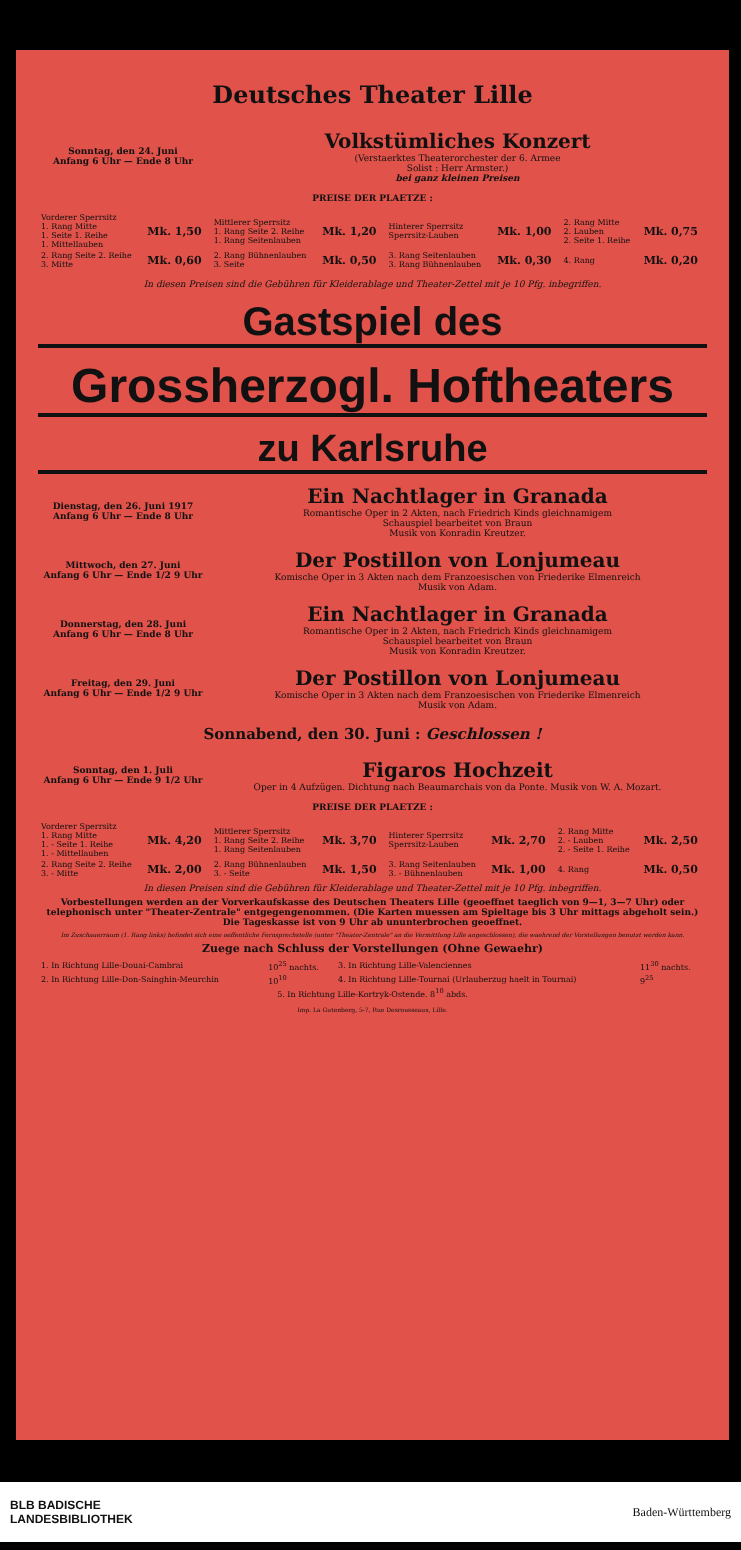Deutsches Theater Lille
Sonntag, den 24. Juni
Anfang 6 Uhr — Ende 8 Uhr
Volkstümliches Konzert
(Verstaerktes Theaterorchester der 6. Armee
Solist : Herr Armster.)
bei ganz kleinen Preisen
PREISE DER PLAETZE :
| Vorderer Sperrsitz 1. Rang Mitte 1. Seite 1. Reihe 1. Mittellauben | Mk. 1,50 | Mittlerer Sperrsitz 1. Rang Seite 2. Reihe 1. Rang Seitenlauben | Mk. 1,20 | Hinterer Sperrsitz Sperrsitz-Lauben | Mk. 1,00 | 2. Rang Mitte 2. Lauben 2. Seite 1. Reihe | Mk. 0,75 |
| 2. Rang Seite 2. Reihe 3. Mitte | Mk. 0,60 | 2. Rang Bühnenlauben 3. Seite | Mk. 0,50 | 3. Rang Seitenlauben 3. Rang Bühnenlauben | Mk. 0,30 | 4. Rang | Mk. 0,20 |
In diesen Preisen sind die Gebühren für Kleiderablage und Theater-Zettel mit je 10 Pfg. inbegriffen.
Gastspiel des
Grossherzogl. Hoftheaters
zu Karlsruhe
Dienstag, den 26. Juni 1917
Anfang 6 Uhr — Ende 8 Uhr
Ein Nachtlager in Granada
Romantische Oper in 2 Akten, nach Friedrich Kinds gleichnamigem
Schauspiel bearbeitet von Braun
Musik von Konradin Kreutzer.
Mittwoch, den 27. Juni
Anfang 6 Uhr — Ende 1/2 9 Uhr
Der Postillon von Lonjumeau
Komische Oper in 3 Akten nach dem Franzoesischen von Friederike Elmenreich
Musik von Adam.
Donnerstag, den 28. Juni
Anfang 6 Uhr — Ende 8 Uhr
Ein Nachtlager in Granada
Romantische Oper in 2 Akten, nach Friedrich Kinds gleichnamigem
Schauspiel bearbeitet von Braun
Musik von Konradin Kreutzer.
Freitag, den 29. Juni
Anfang 6 Uhr — Ende 1/2 9 Uhr
Der Postillon von Lonjumeau
Komische Oper in 3 Akten nach dem Franzoesischen von Friederike Elmenreich
Musik von Adam.
Sonnabend, den 30. Juni : Geschlossen !
Sonntag, den 1. Juli
Anfang 6 Uhr — Ende 9 1/2 Uhr
Figaros Hochzeit
Oper in 4 Aufzügen. Dichtung nach Beaumarchais von da Ponte. Musik von W. A. Mozart.
PREISE DER PLAETZE :
| Vorderer Sperrsitz 1. Rang Mitte 1. - Seite 1. Reihe 1. - Mittellauben | Mk. 4,20 | Mittlerer Sperrsitz 1. Rang Seite 2. Reihe 1. Rang Seitenlauben | Mk. 3,70 | Hinterer Sperrsitz Sperrsitz-Lauben | Mk. 2,70 | 2. Rang Mitte 2. - Lauben 2. - Seite 1. Reihe | Mk. 2,50 |
| 2. Rang Seite 2. Reihe 3. - Mitte | Mk. 2,00 | 2. Rang Bühnenlauben 3. - Seite | Mk. 1,50 | 3. Rang Seitenlauben 3. - Bühnenlauben | Mk. 1,00 | 4. Rang | Mk. 0,50 |
In diesen Preisen sind die Gebühren für Kleiderablage und Theater-Zettel mit je 10 Pfg. inbegriffen.
Vorbestellungen werden an der Vorverkaufskasse des Deutschen Theaters Lille (geoeffnet taeglich von 9—1, 3—7 Uhr) oder telephonisch unter "Theater-Zentrale" entgegengenommen. (Die Karten muessen am Spieltage bis 3 Uhr mittags abgeholt sein.)
Die Tageskasse ist von 9 Uhr ab ununterbrochen geoeffnet.
Im Zuschauerraum (1. Rang links) befindet sich eine oeffentliche Fernsprechstelle (unter "Theater-Zentrale" an die Vermittlung Lille angeschlossen), die waehrend der Vorstellungen benutzt werden kann.
Zuege nach Schluss der Vorstellungen (Ohne Gewaehr)
| 1. In Richtung Lille-Douai-Cambrai | 10<sup>25</sup> nachts. | 3. In Richtung Lille-Valenciennes | 11<sup>30</sup> nachts. |
| 2. In Richtung Lille-Don-Sainghin-Meurchin | 10<sup>10</sup> | 4. In Richtung Lille-Tournai (Urlauberzug haelt in Tournai) | 9<sup>25</sup> |
| 5. In Richtung Lille-Kortryk-Ostende. 8<sup>10</sup> abds. | | | |
Imp. La Gutenberg, 5-7, Rue Desrousseaux, Lille.
BLB BADISCHE
LANDESBIBLIOTHEK Baden-Württemberg